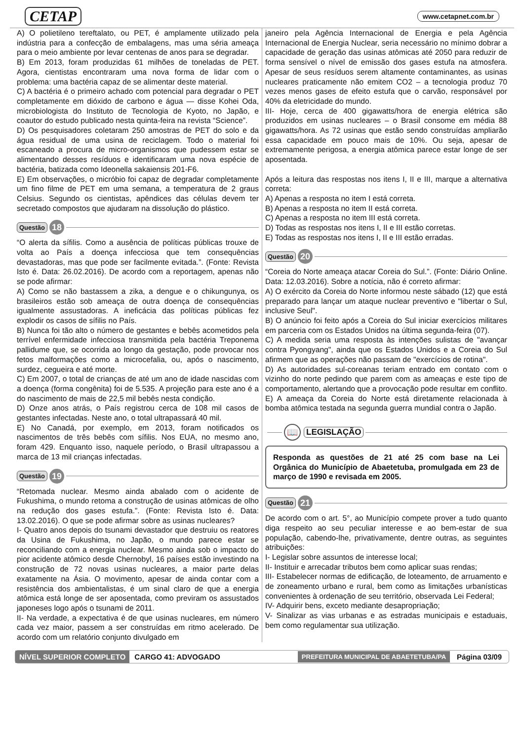CETAP www.cetapnet.com.br
A) O polietileno tereftalato, ou PET, é amplamente utilizado pela indústria para a confecção de embalagens, mas uma séria ameaça para o meio ambiente por levar centenas de anos para se degradar.
B) Em 2013, foram produzidas 61 milhões de toneladas de PET. Agora, cientistas encontraram uma nova forma de lidar com o problema: uma bactéria capaz de se alimentar deste material.
C) A bactéria é o primeiro achado com potencial para degradar o PET completamente em dióxido de carbono e água — disse Kohei Oda, microbiologista do Instituto de Tecnologia de Kyoto, no Japão, e coautor do estudo publicado nesta quinta-feira na revista “Science”.
D) Os pesquisadores coletaram 250 amostras de PET do solo e da água residual de uma usina de reciclagem. Todo o material foi escaneado a procura de micro-organismos que pudessem estar se alimentando desses resíduos e identificaram uma nova espécie de bactéria, batizada como Ideonella sakaiensis 201-F6.
E) Em observações, o micróbio foi capaz de degradar completamente um fino filme de PET em uma semana, a temperatura de 2 graus Celsius. Segundo os cientistas, apêndices das células devem ter secretado compostos que ajudaram na dissolução do plástico.
Questão 18
“O alerta da sífilis. Como a ausência de políticas públicas trouxe de volta ao País a doença infecciosa que tem consequências devastadoras, mas que pode ser facilmente evitada.”. (Fonte: Revista Isto é. Data: 26.02.2016). De acordo com a reportagem, apenas não se pode afirmar:
A) Como se não bastassem a zika, a dengue e o chikungunya, os brasileiros estão sob ameaça de outra doença de consequências igualmente assustadoras. A ineficácia das políticas públicas fez explodir os casos de sífilis no País.
B) Nunca foi tão alto o número de gestantes e bebês acometidos pela terrível enfermidade infecciosa transmitida pela bactéria Treponema pallidume que, se ocorrida ao longo da gestação, pode provocar nos fetos malformações como a microcefalia, ou, após o nascimento, surdez, cegueira e até morte.
C) Em 2007, o total de crianças de até um ano de idade nascidas com a doença (forma congênita) foi de 5.535. A projeção para este ano é a do nascimento de mais de 22,5 mil bebês nesta condição.
D) Onze anos atrás, o País registrou cerca de 108 mil casos de gestantes infectadas. Neste ano, o total ultrapassará 40 mil.
E) No Canadá, por exemplo, em 2013, foram notificados os nascimentos de três bebês com sífilis. Nos EUA, no mesmo ano, foram 429. Enquanto isso, naquele período, o Brasil ultrapassou a marca de 13 mil crianças infectadas.
Questão 19
“Retomada nuclear. Mesmo ainda abalado com o acidente de Fukushima, o mundo retoma a construção de usinas atômicas de olho na redução dos gases estufa.”. (Fonte: Revista Isto é. Data: 13.02.2016). O que se pode afirmar sobre as usinas nucleares?
I- Quatro anos depois do tsunami devastador que destruiu os reatores da Usina de Fukushima, no Japão, o mundo parece estar se reconciliando com a energia nuclear. Mesmo ainda sob o impacto do pior acidente atômico desde Chernobyl, 16 países estão investindo na construção de 72 novas usinas nucleares, a maior parte delas exatamente na Ásia. O movimento, apesar de ainda contar com a resistência dos ambientalistas, é um sinal claro de que a energia atômica está longe de ser aposentada, como previram os assustados japoneses logo após o tsunami de 2011.
II- Na verdade, a expectativa é de que usinas nucleares, em número cada vez maior, passem a ser construídas em ritmo acelerado. De acordo com um relatório conjunto divulgado em
janeiro pela Agência Internacional de Energia e pela Agência Internacional de Energia Nuclear, seria necessário no mínimo dobrar a capacidade de geração das usinas atômicas até 2050 para reduzir de forma sensível o nível de emissão dos gases estufa na atmosfera. Apesar de seus resíduos serem altamente contaminantes, as usinas nucleares praticamente não emitem CO2 – a tecnologia produz 70 vezes menos gases de efeito estufa que o carvão, responsável por 40% da eletricidade do mundo.
III- Hoje, cerca de 400 gigawatts/hora de energia elétrica são produzidos em usinas nucleares – o Brasil consome em média 88 gigawatts/hora. As 72 usinas que estão sendo construídas ampliarão essa capacidade em pouco mais de 10%. Ou seja, apesar de extremamente perigosa, a energia atômica parece estar longe de ser aposentada.
Após a leitura das respostas nos itens I, II e III, marque a alternativa correta:
A) Apenas a resposta no item I está correta.
B) Apenas a resposta no item II está correta.
C) Apenas a resposta no item III está correta.
D) Todas as respostas nos itens I, II e III estão corretas.
E) Todas as respostas nos itens I, II e III estão erradas.
Questão 20
“Coreia do Norte ameaça atacar Coreia do Sul.”. (Fonte: Diário Online. Data: 12.03.2016). Sobre a notícia, não é correto afirmar:
A) O exército da Coreia do Norte informou neste sábado (12) que está preparado para lançar um ataque nuclear preventivo e "libertar o Sul, inclusive Seul".
B) O anúncio foi feito após a Coreia do Sul iniciar exercícios militares em parceria com os Estados Unidos na última segunda-feira (07).
C) A medida seria uma resposta às intenções sulistas de "avançar contra Pyongyang", ainda que os Estados Unidos e a Coreia do Sul afirmem que as operações não passam de "exercícios de rotina".
D) As autoridades sul-coreanas teriam entrado em contato com o vizinho do norte pedindo que parem com as ameaças e este tipo de comportamento, alertando que a provocação pode resultar em conflito.
E) A ameaça da Coreia do Norte está diretamente relacionada à bomba atômica testada na segunda guerra mundial contra o Japão.
📖 LEGISLAÇÃO
Responda as questões de 21 até 25 com base na Lei Orgânica do Município de Abaetetuba, promulgada em 23 de março de 1990 e revisada em 2005.
Questão 21
De acordo com o art. 5°, ao Município compete prover a tudo quanto diga respeito ao seu peculiar interesse e ao bem-estar de sua população, cabendo-lhe, privativamente, dentre outras, as seguintes atribuições:
I- Legislar sobre assuntos de interesse local;
II- Instituir e arrecadar tributos bem como aplicar suas rendas;
III- Estabelecer normas de edificação, de loteamento, de arruamento e de zoneamento urbano e rural, bem como as limitações urbanísticas convenientes à ordenação de seu território, observada Lei Federal;
IV- Adquirir bens, exceto mediante desapropriação;
V- Sinalizar as vias urbanas e as estradas municipais e estaduais, bem como regulamentar sua utilização.
NÍVEL SUPERIOR COMPLETO CARGO 41: ADVOGADO PREFEITURA MUNICIPAL DE ABAETETUBA/PA Página 03/09